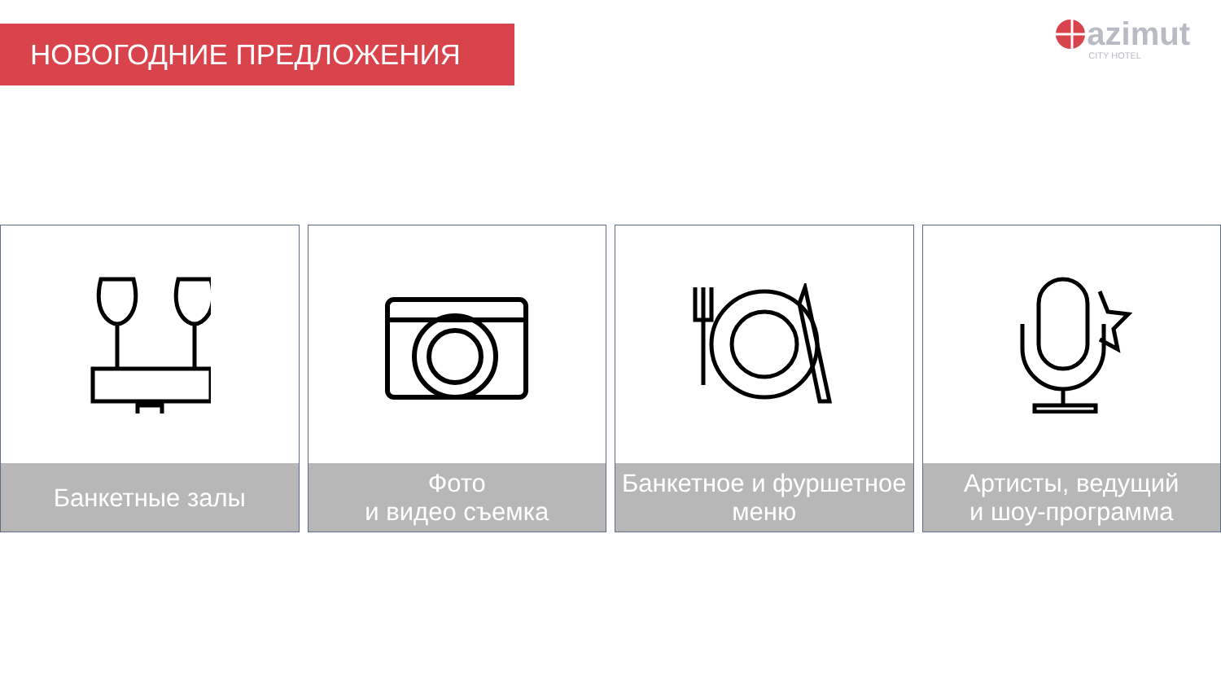НОВОГОДНИЕ ПРЕДЛОЖЕНИЯ
azimut
CITY HOTEL
Банкетные залы Фото
и видео съемка
Банкетное и фуршетное
меню
Артисты, ведущий
и шоу-программа